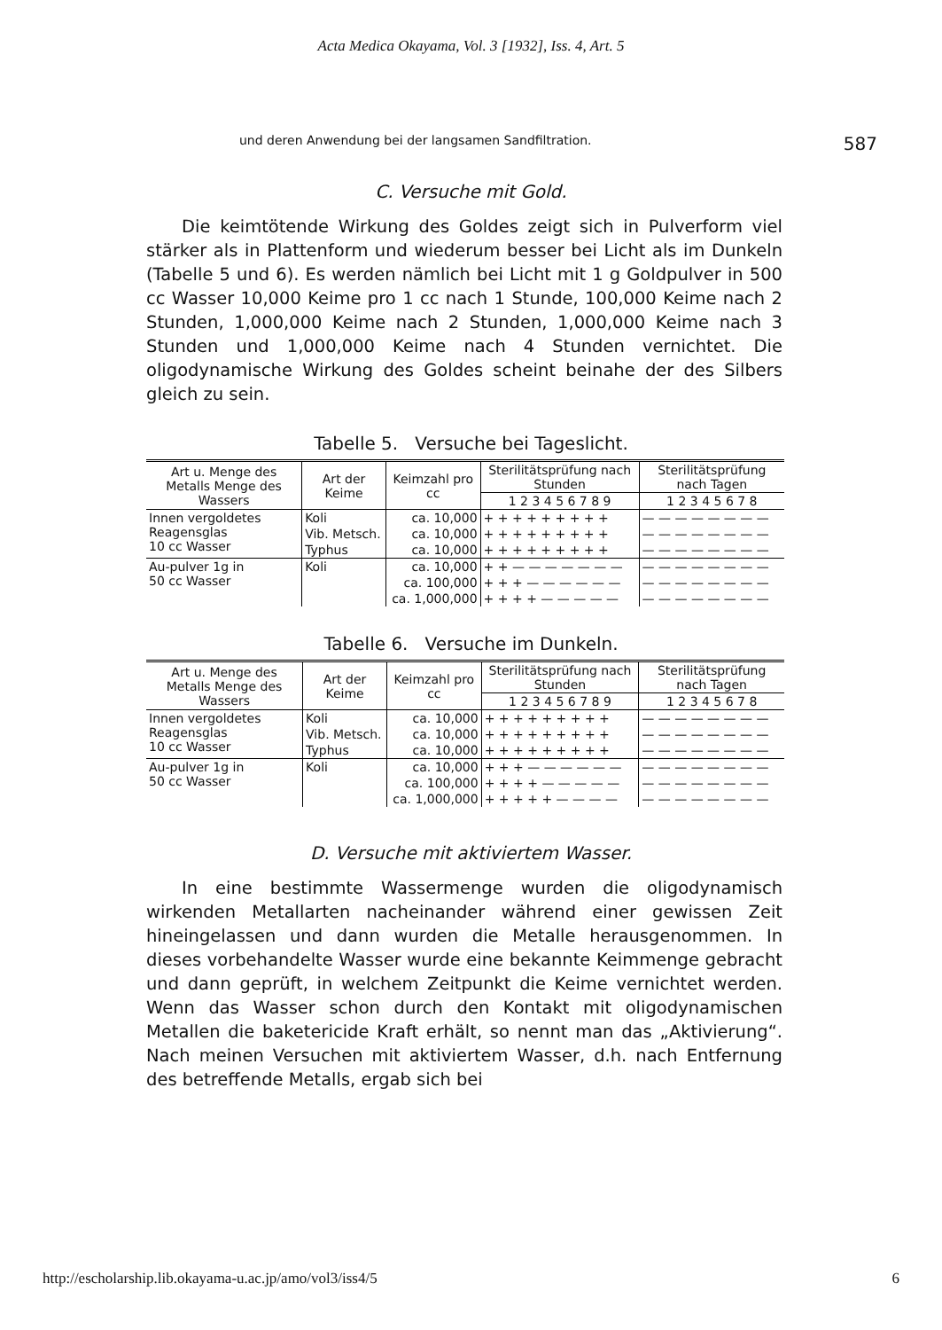Acta Medica Okayama, Vol. 3 [1932], Iss. 4, Art. 5
und deren Anwendung bei der langsamen Sandfiltration. 587
C. Versuche mit Gold.
Die keimtötende Wirkung des Goldes zeigt sich in Pulverform viel stärker als in Plattenform und wiederum besser bei Licht als im Dunkeln (Tabelle 5 und 6). Es werden nämlich bei Licht mit 1 g Goldpulver in 500 cc Wasser 10,000 Keime pro 1 cc nach 1 Stunde, 100,000 Keime nach 2 Stunden, 1,000,000 Keime nach 2 Stunden, 1,000,000 Keime nach 3 Stunden und 1,000,000 Keime nach 4 Stunden vernichtet. Die oligodynamische Wirkung des Goldes scheint beinahe der des Silbers gleich zu sein.
Tabelle 5. Versuche bei Tageslicht.
| Art u. Menge des Metalls Menge des Wassers | Art der Keime | Keimzahl pro cc | Sterilitätsprüfung nach Stunden | Sterilitätsprüfung nach Tagen |
| --- | --- | --- | --- | --- |
| | | | 1 2 3 4 5 6 7 8 9 | 1 2 3 4 5 6 7 8 |
| Innen vergoldetes Reagensglas 10 cc Wasser | Koli | ca. 10,000 | + + + + + + + + + | — — — — — — — — |
| | Vib. Metsch. | ca. 10,000 | + + + + + + + + + | — — — — — — — — |
| | Typhus | ca. 10,000 | + + + + + + + + + | — — — — — — — — |
| Au-pulver 1g in 50 cc Wasser | Koli | ca. 10,000 | + + — — — — — — — | — — — — — — — — |
| | | ca. 100,000 | + + + — — — — — — | — — — — — — — — |
| | | ca. 1,000,000 | + + + + — — — — — | — — — — — — — — |
Tabelle 6. Versuche im Dunkeln.
| Art u. Menge des Metalls Menge des Wassers | Art der Keime | Keimzahl pro cc | Sterilitätsprüfung nach Stunden | Sterilitätsprüfung nach Tagen |
| --- | --- | --- | --- | --- |
| | | | 1 2 3 4 5 6 7 8 9 | 1 2 3 4 5 6 7 8 |
| Innen vergoldetes Reagensglas 10 cc Wasser | Koli | ca. 10,000 | + + + + + + + + + | — — — — — — — — |
| | Vib. Metsch. | ca. 10,000 | + + + + + + + + + | — — — — — — — — |
| | Typhus | ca. 10,000 | + + + + + + + + + | — — — — — — — — |
| Au-pulver 1g in 50 cc Wasser | Koli | ca. 10,000 | + + + — — — — — — | — — — — — — — — |
| | | ca. 100,000 | + + + + — — — — — | — — — — — — — — |
| | | ca. 1,000,000 | + + + + + — — — — | — — — — — — — — |
D. Versuche mit aktiviertem Wasser.
In eine bestimmte Wassermenge wurden die oligodynamisch wirkenden Metallarten nacheinander während einer gewissen Zeit hineingelassen und dann wurden die Metalle herausgenommen. In dieses vorbehandelte Wasser wurde eine bekannte Keimmenge gebracht und dann geprüft, in welchem Zeitpunkt die Keime vernichtet werden. Wenn das Wasser schon durch den Kontakt mit oligodynamischen Metallen die baketericide Kraft erhält, so nennt man das „Aktivierung“. Nach meinen Versuchen mit aktiviertem Wasser, d.h. nach Entfernung des betreffende Metalls, ergab sich bei
http://escholarship.lib.okayama-u.ac.jp/amo/vol3/iss4/5 6